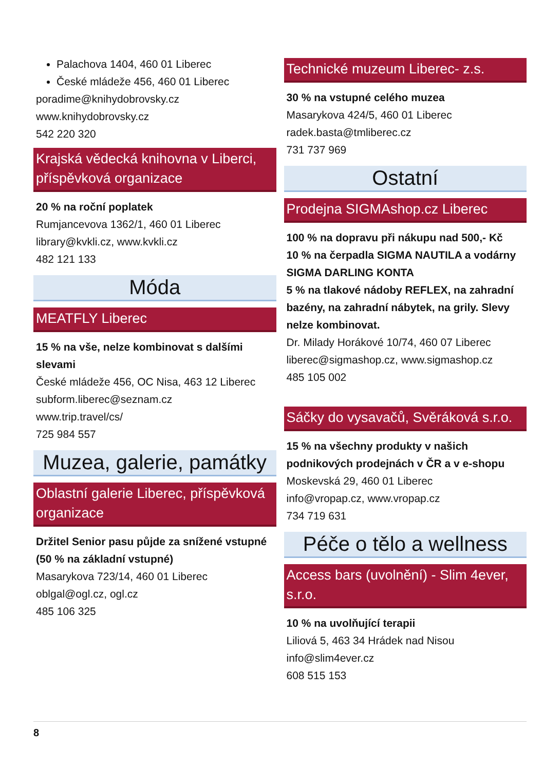Palachova 1404, 460 01 Liberec
České mládeže 456, 460 01 Liberec
poradime@knihydobrovsky.cz
www.knihydobrovsky.cz
542 220 320
Krajská vědecká knihovna v Liberci, příspěvková organizace
20 % na roční poplatek
Rumjancevova 1362/1, 460 01 Liberec
library@kvkli.cz, www.kvkli.cz
482 121 133
Móda
MEATFLY Liberec
15 % na vše, nelze kombinovat s dalšími slevami
České mládeže 456, OC Nisa, 463 12 Liberec
subform.liberec@seznam.cz
www.trip.travel/cs/
725 984 557
Muzea, galerie, památky
Oblastní galerie Liberec, příspěvková organizace
Držitel Senior pasu půjde za snížené vstupné (50 % na základní vstupné)
Masarykova 723/14, 460 01 Liberec
oblgal@ogl.cz, ogl.cz
485 106 325
Technické muzeum Liberec- z.s.
30 % na vstupné celého muzea
Masarykova 424/5, 460 01 Liberec
radek.basta@tmliberec.cz
731 737 969
Ostatní
Prodejna SIGMAshop.cz Liberec
100 % na dopravu při nákupu nad 500,- Kč
10 % na čerpadla SIGMA NAUTILA a vodárny SIGMA DARLING KONTA
5 % na tlakové nádoby REFLEX, na zahradní bazény, na zahradní nábytek, na grily. Slevy nelze kombinovat.
Dr. Milady Horákové 10/74, 460 07 Liberec
liberec@sigmashop.cz, www.sigmashop.cz
485 105 002
Sáčky do vysavačů, Svěráková s.r.o.
15 % na všechny produkty v našich podnikových prodejnách v ČR a v e-shopu
Moskevská 29, 460 01 Liberec
info@vropap.cz, www.vropap.cz
734 719 631
Péče o tělo a wellness
Access bars (uvolnění) - Slim 4ever, s.r.o.
10 % na uvolňující terapii
Liliová 5, 463 34 Hrádek nad Nisou
info@slim4ever.cz
608 515 153
8